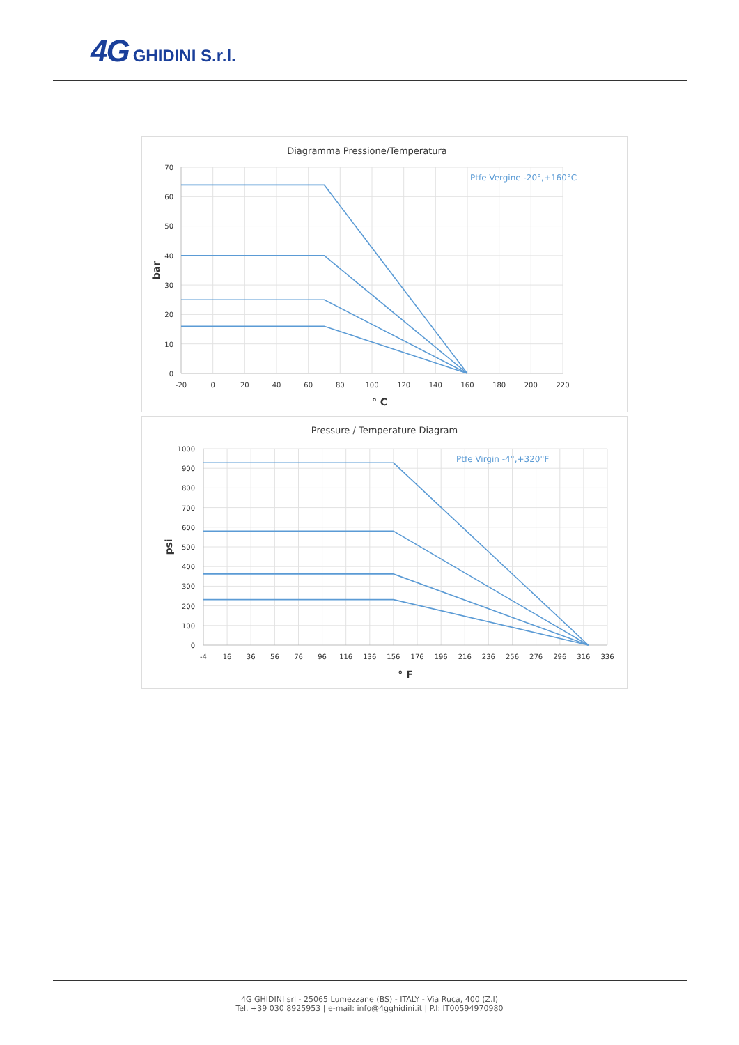4G GHIDINI S.r.l.
Diagramma Pressione/Temperatura
Ptfe Vergine -20°,+160°C
70
60
50
40
30
20
10
0
-20
0
20
40
60
80
100
120
140
160
180
200
220
° C
bar
Pressure / Temperature Diagram
Ptfe Virgin -4°,+320°F
1000
900
800
700
600
500
400
300
200
100
0
-4
16
36
56
76
96
116
136
156
176
196
216
236
256
276
296
316
336
° F
psi
4G GHIDINI srl - 25065 Lumezzane (BS) - ITALY - Via Ruca, 400 (Z.I)
Tel. +39 030 8925953 | e-mail: info@4gghidini.it | P.I: IT00594970980